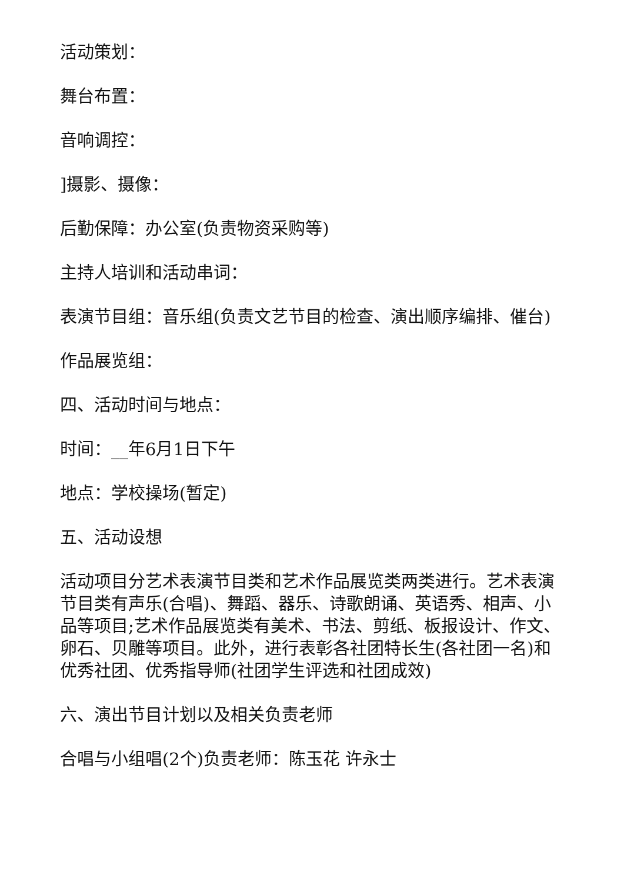活动策划：
舞台布置：
音响调控：
]摄影、摄像：
后勤保障：办公室(负责物资采购等)
主持人培训和活动串词：
表演节目组：音乐组(负责文艺节目的检查、演出顺序编排、催台)
作品展览组：
四、活动时间与地点：
时间：__年6月1日下午
地点：学校操场(暂定)
五、活动设想
活动项目分艺术表演节目类和艺术作品展览类两类进行。艺术表演节目类有声乐(合唱)、舞蹈、器乐、诗歌朗诵、英语秀、相声、小品等项目;艺术作品展览类有美术、书法、剪纸、板报设计、作文、卵石、贝雕等项目。此外，进行表彰各社团特长生(各社团一名)和优秀社团、优秀指导师(社团学生评选和社团成效)
六、演出节目计划以及相关负责老师
合唱与小组唱(2个)负责老师：陈玉花 许永士